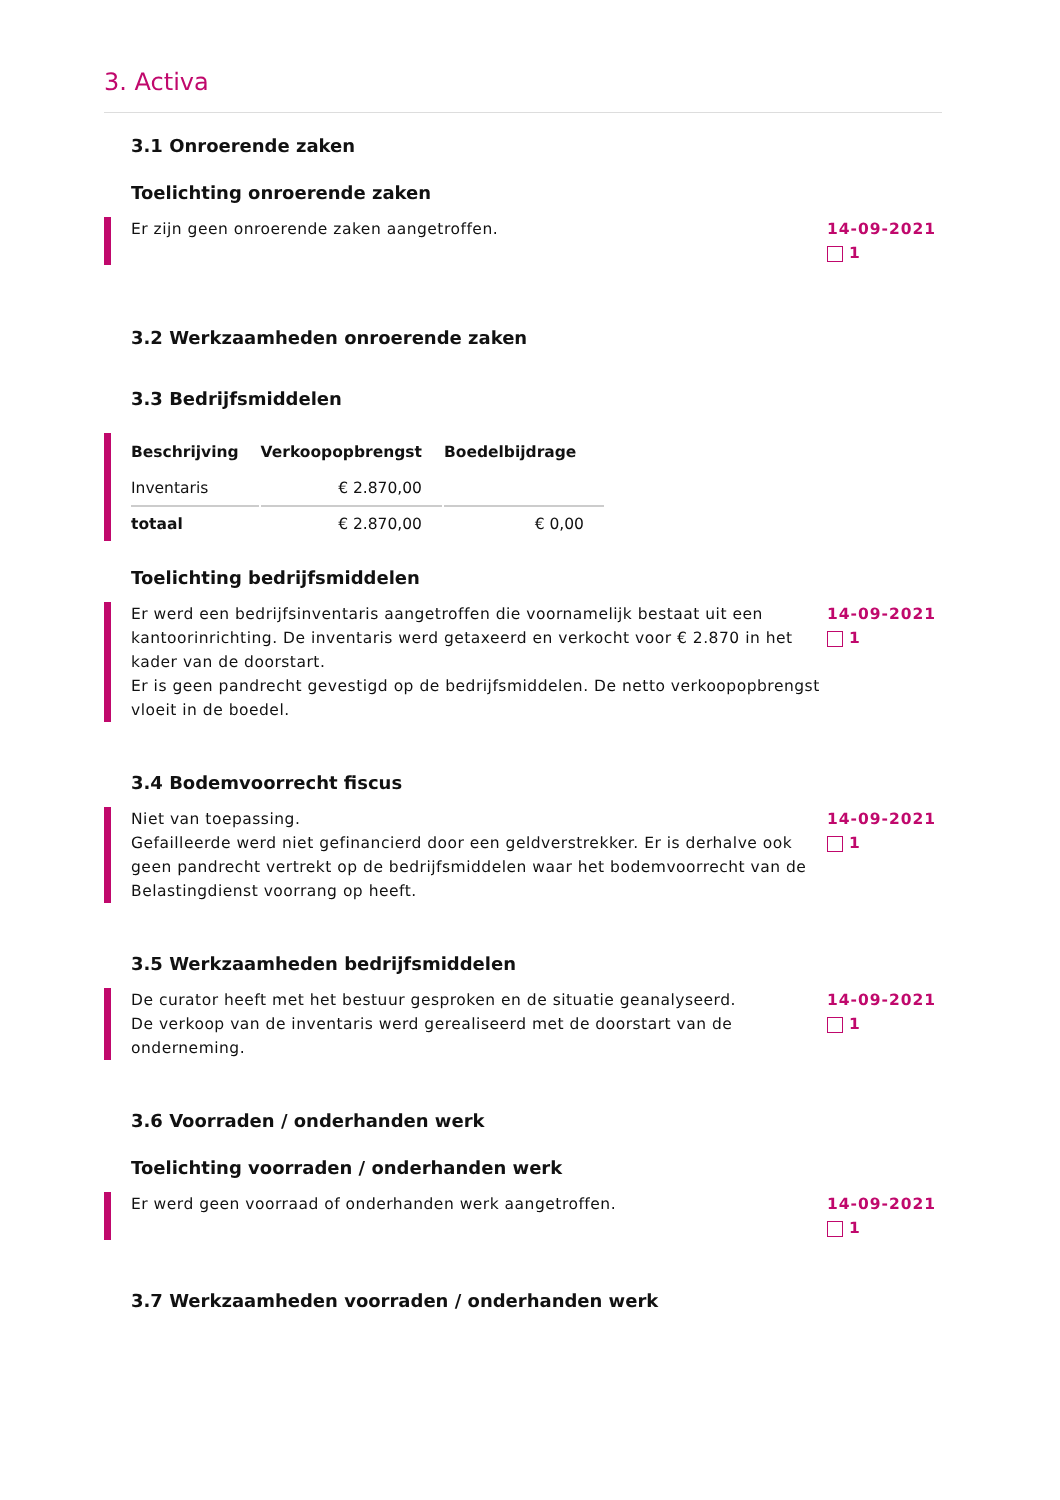3. Activa
3.1 Onroerende zaken
Toelichting onroerende zaken
Er zijn geen onroerende zaken aangetroffen.
14-09-2021
1
3.2 Werkzaamheden onroerende zaken
3.3 Bedrijfsmiddelen
| Beschrijving | Verkoopopbrengst | Boedelbijdrage |
| --- | --- | --- |
| Inventaris | € 2.870,00 | |
| totaal | € 2.870,00 | € 0,00 |
Toelichting bedrijfsmiddelen
Er werd een bedrijfsinventaris aangetroffen die voornamelijk bestaat uit een kantoorinrichting. De inventaris werd getaxeerd en verkocht voor € 2.870 in het kader van de doorstart.
Er is geen pandrecht gevestigd op de bedrijfsmiddelen. De netto verkoopopbrengst vloeit in de boedel.
14-09-2021
1
3.4 Bodemvoorrecht fiscus
Niet van toepassing.
Gefailleerde werd niet gefinancierd door een geldverstrekker. Er is derhalve ook geen pandrecht vertrekt op de bedrijfsmiddelen waar het bodemvoorrecht van de Belastingdienst voorrang op heeft.
14-09-2021
1
3.5 Werkzaamheden bedrijfsmiddelen
De curator heeft met het bestuur gesproken en de situatie geanalyseerd.
De verkoop van de inventaris werd gerealiseerd met de doorstart van de onderneming.
14-09-2021
1
3.6 Voorraden / onderhanden werk
Toelichting voorraden / onderhanden werk
Er werd geen voorraad of onderhanden werk aangetroffen.
14-09-2021
1
3.7 Werkzaamheden voorraden / onderhanden werk